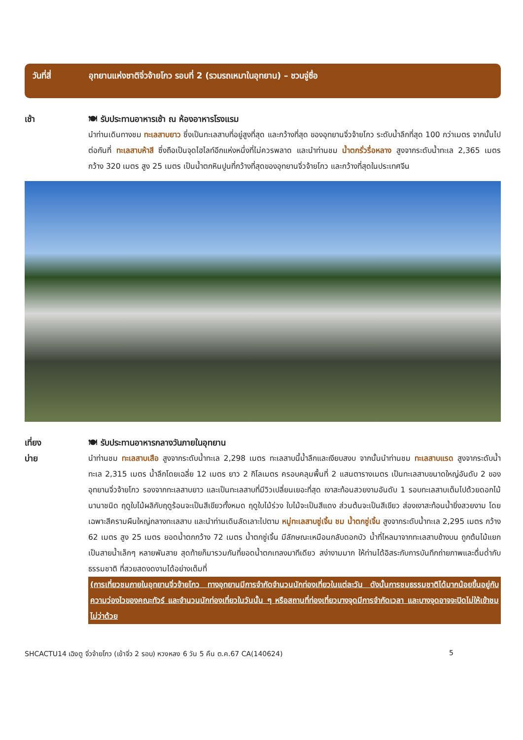วันที่สี่ อุทยานแห่งชาติจิ่วจ้ายโกว รอบที่ 2 (รวมรถเหมาในอุทยาน) – ชวนจู่ซื่อ
เช้า 🍽 รับประทานอาหารเช้า ณ ห้องอาหารโรงแรม
นำท่านเดินทางชม ทะเลสาบยาว ซึ่งเป็นทะเลสาบที่อยู่สูงที่สุด และกว้างที่สุด ของอุทยานจิ่วจ้ายโกว ระดับน้ำลึกที่สุด 100 กว่าเมตร จากนั้นไปต่อกันที่ ทะเลสาบห้าสี ซึ่งถือเป็นจุดไฮไลท์อีกแห่งหนึ่งที่ไม่ควรพลาด และนำท่านชม น้ำตกรั่วรื่อหลาง สูงจากระดับน้ำทะเล 2,365 เมตร กว้าง 320 เมตร สูง 25 เมตร เป็นน้ำตกหินปูนที่กว้างที่สุดของอุทยานจิ่วจ้ายโกว และกว้างที่สุดในประเทศจีน
เที่ยง
บ่าย
🍽 รับประทานอาหารกลางวันภายในอุทยาน
นำท่านชม ทะเลสาบเสือ สูงจากระดับน้ำทะเล 2,298 เมตร ทะเลสาบนี้น้ำลึกและเงียบสงบ จากนั้นนำท่านชม ทะเลสาบแรด สูงจากระดับน้ำทะเล 2,315 เมตร น้ำลึกโดยเฉลี่ย 12 เมตร ยาว 2 กิโลเมตร ครอบคลุมพื้นที่ 2 แสนตารางเมตร เป็นทะเลสาบขนาดใหญ่อันดับ 2 ของอุทยานจิ่วจ้ายโกว รองจากทะเลสาบยาว และเป็นทะเลสาบที่มีวิวเปลี่ยนเยอะที่สุด เงาสะท้อนสวยงามอันดับ 1 รอบทะเลสาบเต็มไปด้วยดอกไม้นานาชนิด ฤดูใบไม้ผลิกับฤดูร้อนจะเป็นสีเขียวทั้งหมด ฤดูใบไม้ร่วง ใบไม้จะเป็นสีแดง ส่วนต้นจะเป็นสีเขียว ส่องเงาสะท้อนน้ำยิ่งสวยงาม โดยเฉพาะสีครามผืนใหญ่กลางทะเลสาบ และนำท่านเดินลัดเลาะไปตาม หมู่ทะเลสาบซู่เจิ้น ชม น้ำตกซู่เจิ้น สูงจากระดับน้ำทะเล 2,295 เมตร กว้าง 62 เมตร สูง 25 เมตร ยอดน้ำตกกว้าง 72 เมตร น้ำตกซู่เจิ้น มีลักษณะเหมือนกลับดอกบัว น้ำที่ไหลมาจากทะเลสาบข้างบน ถูกต้นไม้แยกเป็นสายน้ำเล็กๆ หลายพันสาย สุดท้ายก็มารวมกันที่ยอดน้ำตกเทลงมาทีเดียว สง่างามมาก ให้ท่านได้อิสระกับการบันทึกถ่ายภาพและดื่มด่ำกับธรรมชาติ ที่สวยสดงดงามได้อย่างเต็มที่
(การเที่ยวชมภายในอุทยานจิ่วจ้ายโกว ทางอุทยานมีการจำกัดจำนวนนักท่องเที่ยวในแต่ละวัน ดังนั้นการชมธรรมชาติได้มากน้อยขึ้นอยู่กับความว่องไวของคณะทัวร์ และจำนวนนักท่องเที่ยวในวันนั้น ๆ หรือสถานที่ท่องเที่ยวบางจุดมีการจำกัดเวลา และบางจุดอาจจะปิดไม่ให้เข้าชม ไม่ว่าด้วย
SHCACTU14 เฉิงตู จิ่วจ้ายโกว (เข้าจิ่ว 2 รอบ) หวงหลง 6 วัน 5 คืน ต.ค.67 CA(140624) 5